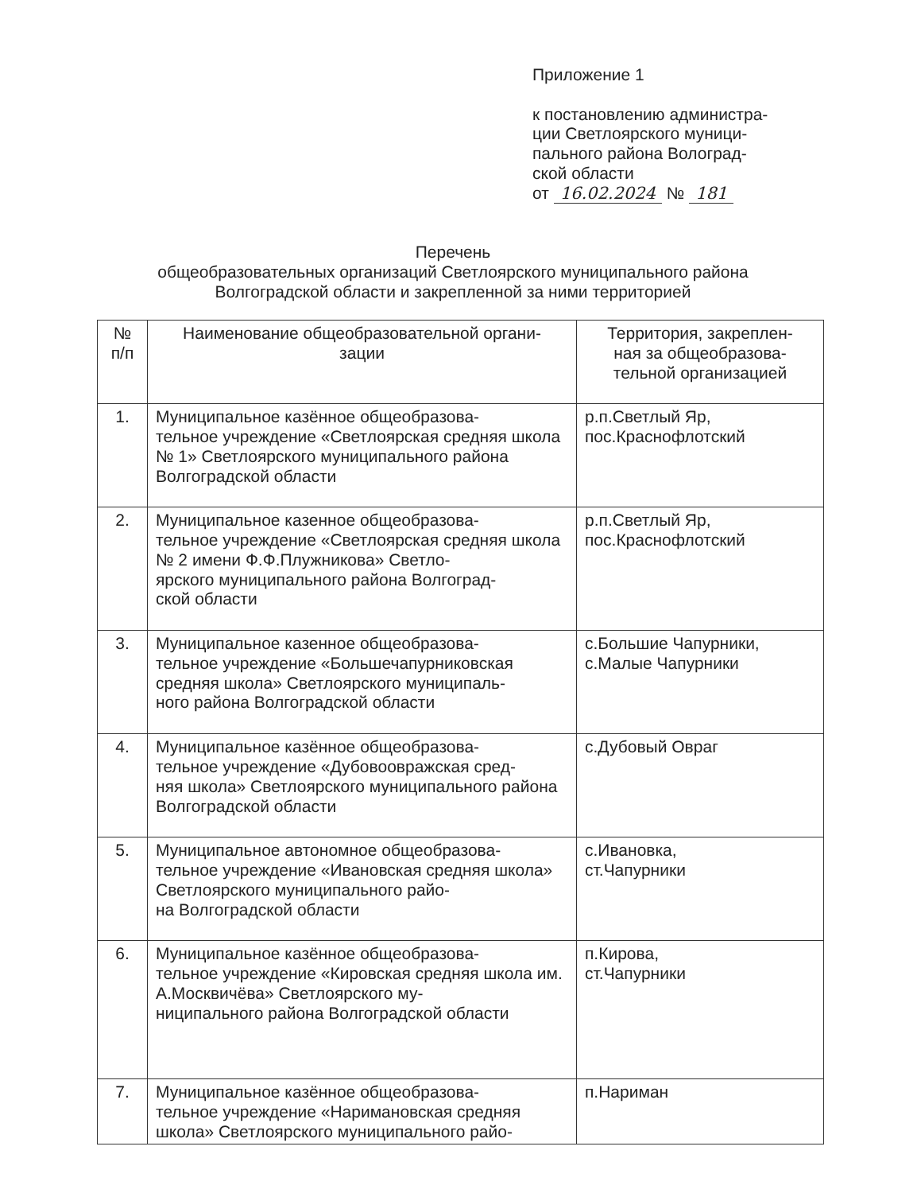Приложение 1
к постановлению администра-
ции Светлоярского муници-
пального района Волоград-
ской области
от 16.02.2024 № 181
Перечень
общеобразовательных организаций Светлоярского муниципального района
Волгоградской области и закрепленной за ними территорией
| № п/п | Наименование общеобразовательной органи- зации | Территория, закреплен- ная за общеобразова- тельной организацией |
| --- | --- | --- |
| 1. | Муниципальное казённое общеобразова- тельное учреждение «Светлоярская средняя школа № 1» Светлоярского муниципального района Волгоградской области | р.п.Светлый Яр, пос.Краснофлотский |
| 2. | Муниципальное казенное общеобразова- тельное учреждение «Светлоярская средняя школа № 2 имени Ф.Ф.Плужникова» Светло- ярского муниципального района Волгоград- ской области | р.п.Светлый Яр, пос.Краснофлотский |
| 3. | Муниципальное казенное общеобразова- тельное учреждение «Большечапурниковская средняя школа» Светлоярского муниципаль- ного района Волгоградской области | с.Большие Чапурники, с.Малые Чапурники |
| 4. | Муниципальное казённое общеобразова- тельное учреждение «Дубовоовражская сред- няя школа» Светлоярского муниципального района Волгоградской области | с.Дубовый Овраг |
| 5. | Муниципальное автономное общеобразова- тельное учреждение «Ивановская средняя школа» Светлоярского муниципального райо- на Волгоградской области | с.Ивановка, ст.Чапурники |
| 6. | Муниципальное казённое общеобразова- тельное учреждение «Кировская средняя школа им. А.Москвичёва» Светлоярского му- ниципального района Волгоградской области | п.Кирова, ст.Чапурники |
| 7. | Муниципальное казённое общеобразова- тельное учреждение «Наримановская средняя школа» Светлоярского муниципального райо- | п.Нариман |